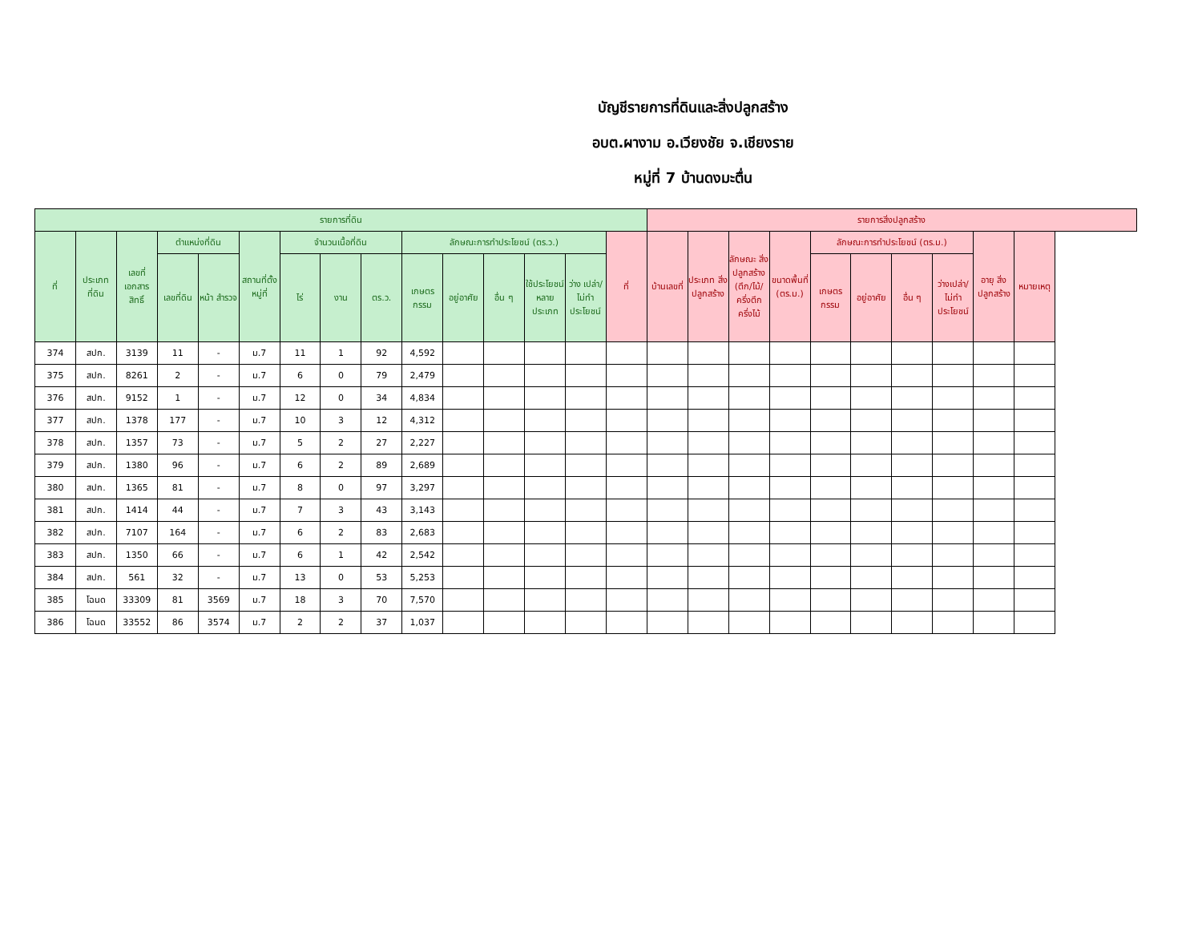บัญชีรายการที่ดินและสิ่งปลูกสร้าง
อบต.ผางาม อ.เวียงชัย จ.เชียงราย
หมู่ที่ 7 บ้านดงมะตื่น
| รายการที่ดิน | | | | | | | | | | | | | | | รายการสิ่งปลูกสร้าง | | | | | | | | | |
| --- | --- | --- | --- | --- | --- | --- | --- | --- | --- | --- | --- | --- | --- | --- | --- | --- | --- | --- | --- | --- | --- | --- | --- | --- |
| ที่ | ประเภท ที่ดิน | เลขที่ เอกสาร สิทธิ์ | ตำแหน่งที่ดิน | | สถานที่ตั้ง หมู่ที่ | จำนวนเนื้อที่ดิน | | | ลักษณะการทำประโยชน์ (ตร.ว.) | | | | | ที่ | บ้านเลขที่ | ประเภท สิ่งปลูกสร้าง | ลักษณะ สิ่งปลูกสร้าง (ตึก/ไม้/ครึ่งตึกครึ่งไม้ | ขนาดพื้นที่ (ตร.ม.) | ลักษณะการทำประโยชน์ (ตร.ม.) | | | | อายุ สิ่งปลูกสร้าง | หมายเหตุ |
| | | | เลขที่ดิน | หน้า สำรวจ | | ไร่ | งาน | ตร.ว. | เกษตร กรรม | อยู่อาศัย | อื่น ๆ | ใช้ประโยชน์ หลายประเภท | ว่าง เปล่า/ ไม่ทำ ประโยชน์ | | | | | | เกษตร กรรม | อยู่อาศัย | อื่น ๆ | ว่างเปล่า/ ไม่ทำ ประโยชน์ | | |
| 374 | สปก. | 3139 | 11 | - | ม.7 | 11 | 1 | 92 | 4,592 | | | | | | | | | | | | | | | |
| 375 | สปก. | 8261 | 2 | - | ม.7 | 6 | 0 | 79 | 2,479 | | | | | | | | | | | | | | | |
| 376 | สปก. | 9152 | 1 | - | ม.7 | 12 | 0 | 34 | 4,834 | | | | | | | | | | | | | | | |
| 377 | สปก. | 1378 | 177 | - | ม.7 | 10 | 3 | 12 | 4,312 | | | | | | | | | | | | | | | |
| 378 | สปก. | 1357 | 73 | - | ม.7 | 5 | 2 | 27 | 2,227 | | | | | | | | | | | | | | | |
| 379 | สปก. | 1380 | 96 | - | ม.7 | 6 | 2 | 89 | 2,689 | | | | | | | | | | | | | | | |
| 380 | สปก. | 1365 | 81 | - | ม.7 | 8 | 0 | 97 | 3,297 | | | | | | | | | | | | | | | |
| 381 | สปก. | 1414 | 44 | - | ม.7 | 7 | 3 | 43 | 3,143 | | | | | | | | | | | | | | | |
| 382 | สปก. | 7107 | 164 | - | ม.7 | 6 | 2 | 83 | 2,683 | | | | | | | | | | | | | | | |
| 383 | สปก. | 1350 | 66 | - | ม.7 | 6 | 1 | 42 | 2,542 | | | | | | | | | | | | | | | |
| 384 | สปก. | 561 | 32 | - | ม.7 | 13 | 0 | 53 | 5,253 | | | | | | | | | | | | | | | |
| 385 | โฉนด | 33309 | 81 | 3569 | ม.7 | 18 | 3 | 70 | 7,570 | | | | | | | | | | | | | | | |
| 386 | โฉนด | 33552 | 86 | 3574 | ม.7 | 2 | 2 | 37 | 1,037 | | | | | | | | | | | | | | | |